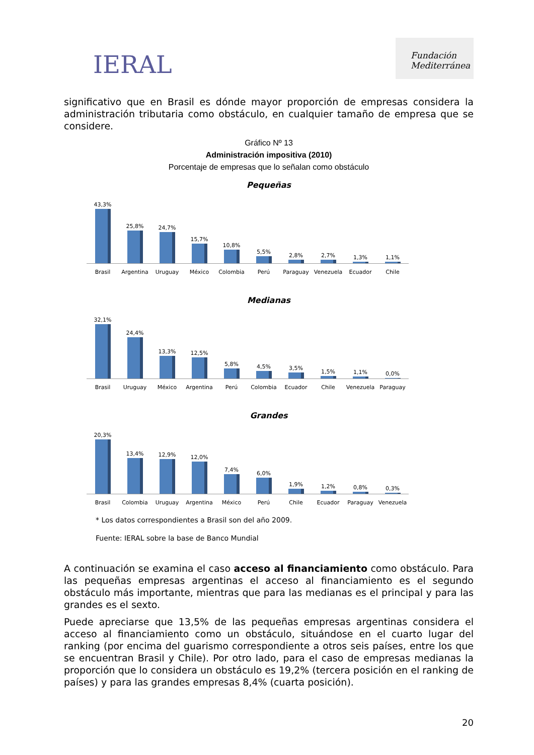IERAL
Fundación
Mediterránea
significativo que en Brasil es dónde mayor proporción de empresas considera la administración tributaria como obstáculo, en cualquier tamaño de empresa que se considere.
Gráfico Nº 13
Administración impositiva (2010)
Porcentaje de empresas que lo señalan como obstáculo
Pequeñas
43,3%
25,8%
24,7%
15,7%
10,8%
5,5%
2,8%
2,7%
1,3%
1,1%
Brasil Argentina Uruguay México Colombia Perú Paraguay Venezuela Ecuador Chile
Medianas
32,1%
24,4%
13,3%
12,5%
5,8%
4,5%
3,5%
1,5%
1,1%
0,0%
Brasil Uruguay México Argentina Perú Colombia Ecuador Chile Venezuela Paraguay
Grandes
20,3%
13,4%
12,9%
12,0%
7,4%
6,0%
1,9%
1,2%
0,8%
0,3%
Brasil Colombia Uruguay Argentina México Perú Chile Ecuador Paraguay Venezuela
* Los datos correspondientes a Brasil son del año 2009.
Fuente: IERAL sobre la base de Banco Mundial
A continuación se examina el caso acceso al financiamiento como obstáculo. Para las pequeñas empresas argentinas el acceso al financiamiento es el segundo obstáculo más importante, mientras que para las medianas es el principal y para las grandes es el sexto.
Puede apreciarse que 13,5% de las pequeñas empresas argentinas considera el acceso al financiamiento como un obstáculo, situándose en el cuarto lugar del ranking (por encima del guarismo correspondiente a otros seis países, entre los que se encuentran Brasil y Chile). Por otro lado, para el caso de empresas medianas la proporción que lo considera un obstáculo es 19,2% (tercera posición en el ranking de países) y para las grandes empresas 8,4% (cuarta posición).
20